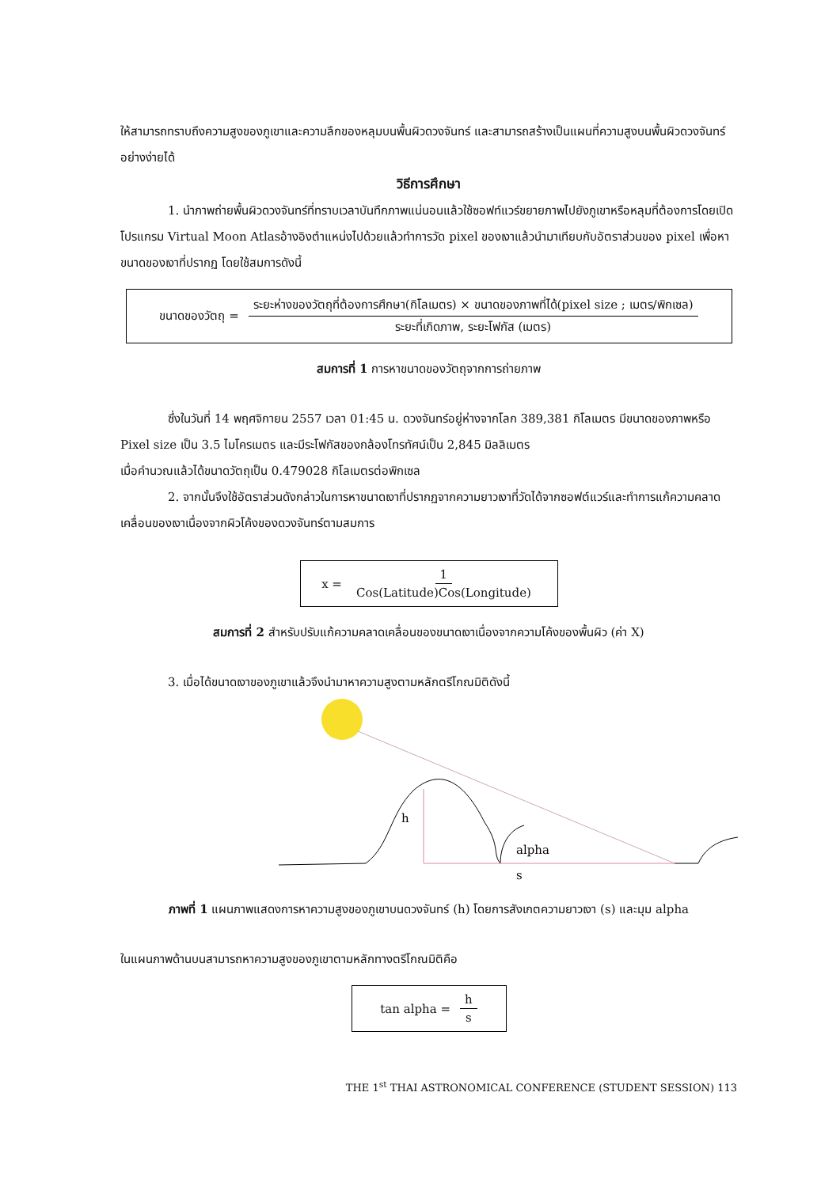ให้สามารถทราบถึงความสูงของภูเขาและความลึกของหลุมบนพื้นผิวดวงจันทร์ และสามารถสร้างเป็นแผนที่ความสูงบนพื้นผิวดวงจันทร์อย่างง่ายได้
วิธีการศึกษา
1. นำภาพถ่ายพื้นผิวดวงจันทร์ที่ทราบเวลาบันทึกภาพแน่นอนแล้วใช้ซอฟท์แวร์ขยายภาพไปยังภูเขาหรือหลุมที่ต้องการโดยเปิดโปรแกรม Virtual Moon Atlasอ้างอิงตำแหน่งไปด้วยแล้วทำการวัด pixel ของเงาแล้วนำมาเทียบกับอัตราส่วนของ pixel เพื่อหาขนาดของเงาที่ปรากฏ โดยใช้สมการดังนี้
ขนาดของวัตถุ = ระยะห่างของวัตถุที่ต้องการศึกษา(กิโลเมตร) × ขนาดของภาพที่ได้(pixel size ; เมตร/พิกเซล) ระยะที่เกิดภาพ, ระยะโฟกัส (เมตร)
สมการที่ 1 การหาขนาดของวัตถุจากการถ่ายภาพ
ซึ่งในวันที่ 14 พฤศจิกายน 2557 เวลา 01:45 น. ดวงจันทร์อยู่ห่างจากโลก 389,381 กิโลเมตร มีขนาดของภาพหรือ Pixel size เป็น 3.5 ไมโครเมตร และมีระโฟกัสของกล้องโทรทัศน์เป็น 2,845 มิลลิเมตร
เมื่อคำนวณแล้วได้ขนาดวัตถุเป็น 0.479028 กิโลเมตรต่อพิกเซล
2. จากนั้นจึงใช้อัตราส่วนดังกล่าวในการหาขนาดเงาที่ปรากฏจากความยาวเงาที่วัดได้จากซอฟต์แวร์และทำการแก้ความคลาดเคลื่อนของเงาเนื่องจากผิวโค้งของดวงจันทร์ตามสมการ
x = 1 Cos(Latitude)Cos(Longitude)
สมการที่ 2 สำหรับปรับแก้ความคลาดเคลื่อนของขนาดเงาเนื่องจากความโค้งของพื้นผิว (ค่า X)
3. เมื่อได้ขนาดเงาของภูเขาแล้วจึงนำมาหาความสูงตามหลักตรีโกณมิติดังนี้
h
alpha
s
ภาพที่ 1 แผนภาพแสดงการหาความสูงของภูเขาบนดวงจันทร์ (h) โดยการสังเกตความยาวเงา (s) และมุม alpha
ในแผนภาพด้านบนสามารถหาความสูงของภูเขาตามหลักทางตรีโกณมิติคือ
tan alpha = h s
THE 1<sup>st</sup> THAI ASTRONOMICAL CONFERENCE (STUDENT SESSION) 113